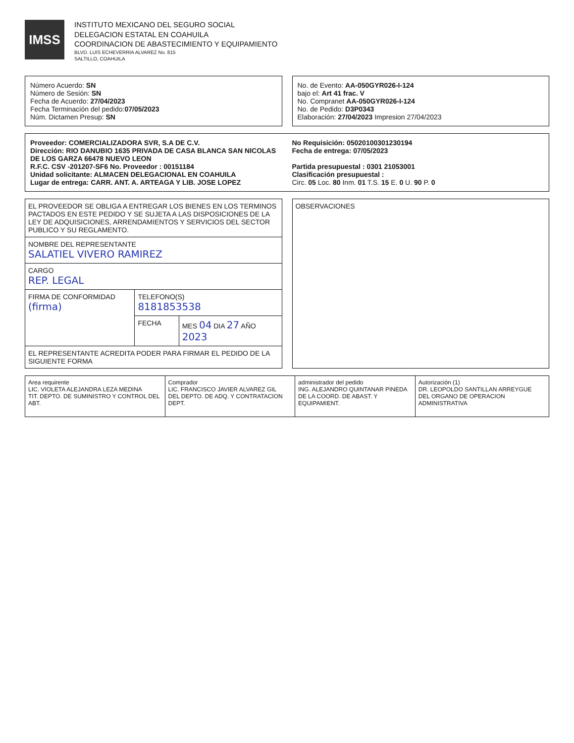IMSS
INSTITUTO MEXICANO DEL SEGURO SOCIAL
DELEGACION ESTATAL EN COAHUILA
COORDINACION DE ABASTECIMIENTO Y EQUIPAMIENTO
BLVD. LUIS ECHEVERRIA ALVAREZ No. 815
SALTILLO, COAHUILA
Número Acuerdo: SN
Número de Sesión: SN
Fecha de Acuerdo: 27/04/2023
Fecha Terminación del pedido:07/05/2023
Núm. Dictamen Presup: SN
No. de Evento: AA-050GYR026-I-124
bajo el: Art 41 frac. V
No. Compranet AA-050GYR026-I-124
No. de Pedido: D3P0343
Elaboración: 27/04/2023 Impresion 27/04/2023
Proveedor: COMERCIALIZADORA SVR, S.A DE C.V.
No Requisición: 0502010030123019​4
Dirección: RIO DANUBIO 1635 PRIVADA DE CASA BLANCA SAN NICOLAS DE LOS GARZA 66478 NUEVO LEON
Fecha de entrega: 07/05/2023
R.F.C. CSV -201207-SF6 No. Proveedor : 00151184
Partida presupuestal : 0301 21053001
Unidad solicitante: ALMACEN DELEGACIONAL EN COAHUILA
Clasificación presupuestal :
Lugar de entrega: CARR. ANT. A. ARTEAGA Y LIB. JOSE LOPEZ
Circ. 05 Loc. 80 Inm. 01 T.S. 15 E. 0 U. 90 P. 0
| EL PROVEEDOR SE OBLIGA A ENTREGAR LOS BIENES EN LOS TERMINOS PACTADOS EN ESTE PEDIDO Y SE SUJETA A LAS DISPOSICIONES DE LA LEY DE ADQUISICIONES, ARRENDAMIENTOS Y SERVICIOS DEL SECTOR PUBLICO Y SU REGLAMENTO. | | |
| NOMBRE DEL REPRESENTANTE SALATIEL VIVERO RAMIREZ | | |
| CARGO REP. LEGAL | | |
| FIRMA DE CONFORMIDAD (firma) | TELEFONO(S) 8181853538 | |
| | FECHA | MES 04 DIA 27 AÑO 2023 |
| EL REPRESENTANTE ACREDITA PODER PARA FIRMAR EL PEDIDO DE LA SIGUIENTE FORMA | | |
| OBSERVACIONES |
| Area requirente LIC. VIOLETA ALEJANDRA LEZA MEDINA TIT. DEPTO. DE SUMINISTRO Y CONTROL DEL ABT. | Comprador LIC. FRANCISCO JAVIER ALVAREZ GIL DEL DEPTO. DE ADQ. Y CONTRATACION DEPT. | administrador del pedido ING. ALEJANDRO QUINTANAR PINEDA DE LA COORD. DE ABAST. Y EQUIPAMIENT. | Autorización (1) DR. LEOPOLDO SANTILLAN ARREYGUE DEL ORGANO DE OPERACION ADMINISTRATIVA |